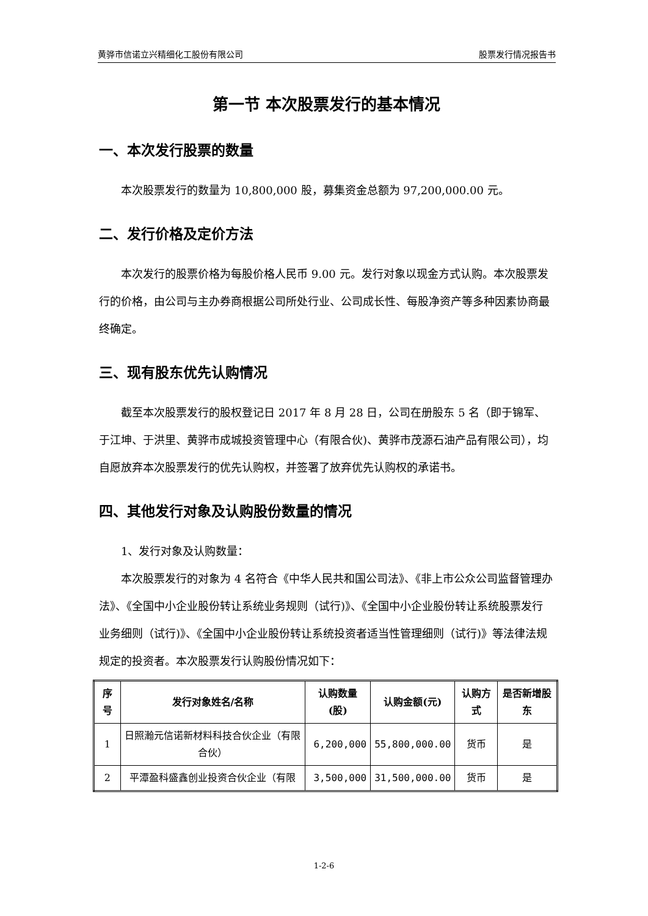黄骅市信诺立兴精细化工股份有限公司 股票发行情况报告书
第一节 本次股票发行的基本情况
一、本次发行股票的数量
本次股票发行的数量为 10,800,000 股，募集资金总额为 97,200,000.00 元。
二、发行价格及定价方法
本次发行的股票价格为每股价格人民币 9.00 元。发行对象以现金方式认购。本次股票发行的价格，由公司与主办券商根据公司所处行业、公司成长性、每股净资产等多种因素协商最终确定。
三、现有股东优先认购情况
截至本次股票发行的股权登记日 2017 年 8 月 28 日，公司在册股东 5 名（即于锦军、于江坤、于洪里、黄骅市成城投资管理中心（有限合伙)、黄骅市茂源石油产品有限公司），均自愿放弃本次股票发行的优先认购权，并签署了放弃优先认购权的承诺书。
四、其他发行对象及认购股份数量的情况
1、发行对象及认购数量：
本次股票发行的对象为 4 名符合《中华人民共和国公司法》、《非上市公众公司监督管理办法》、《全国中小企业股份转让系统业务规则（试行)》、《全国中小企业股份转让系统股票发行业务细则（试行)》、《全国中小企业股份转让系统投资者适当性管理细则（试行)》等法律法规规定的投资者。本次股票发行认购股份情况如下：
| 序号 | 发行对象姓名/名称 | 认购数量(股) | 认购金额(元) | 认购方式 | 是否新增股东 |
| --- | --- | --- | --- | --- | --- |
| 1 | 日照瀚元信诺新材料科技合伙企业（有限合伙） | 6,200,000 | 55,800,000.00 | 货币 | 是 |
| 2 | 平潭盈科盛鑫创业投资合伙企业（有限 | 3,500,000 | 31,500,000.00 | 货币 | 是 |
1-2-6